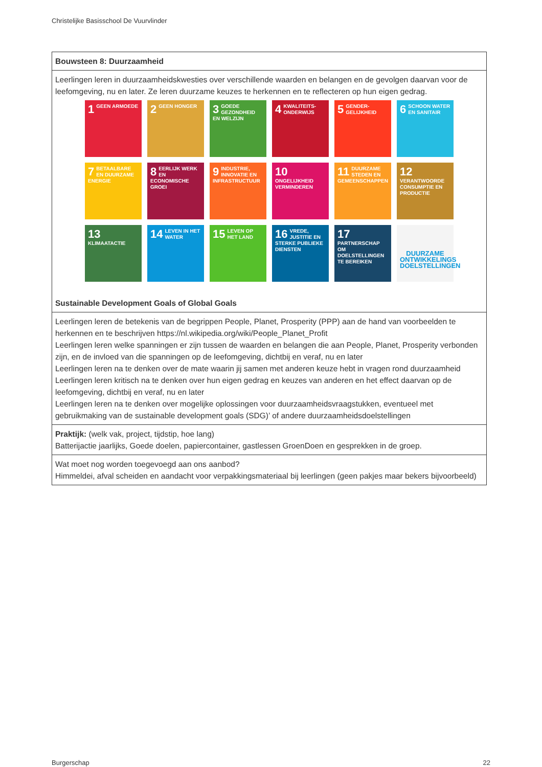Christelijke Basisschool De Vuurvlinder
| Bouwsteen 8: Duurzaamheid |
| Leerlingen leren in duurzaamheidskwesties over verschillende waarden en belangen en de gevolgen daarvan voor de leefomgeving, nu en later. Ze leren duurzame keuzes te herkennen en te reflecteren op hun eigen gedrag. 1 GEEN ARMOEDE 2 GEEN HONGER 3 GOEDE GEZONDHEID EN WELZIJN 4 KWALITEITS-ONDERWIJS 5 GENDER-GELIJKHEID 6 SCHOON WATER EN SANITAIR 7 BETAALBARE EN DUURZAME ENERGIE 8 EERLIJK WERK EN ECONOMISCHE GROEI 9 INDUSTRIE, INNOVATIE EN INFRASTRUCTUUR 10 ONGELIJKHEID VERMINDEREN 11 DUURZAME STEDEN EN GEMEENSCHAPPEN 12 VERANTWOORDE CONSUMPTIE EN PRODUCTIE 13 KLIMAATACTIE 14 LEVEN IN HET WATER 15 LEVEN OP HET LAND 16 VREDE, JUSTITIE EN STERKE PUBLIEKE DIENSTEN 17 PARTNERSCHAP OM DOELSTELLINGEN TE BEREIKEN DUURZAME ONTWIKKELINGS DOELSTELLINGEN Sustainable Development Goals of Global Goals |
| Leerlingen leren de betekenis van de begrippen People, Planet, Prosperity (PPP) aan de hand van voorbeelden te herkennen en te beschrijven https://nl.wikipedia.org/wiki/People_Planet_Profit Leerlingen leren welke spanningen er zijn tussen de waarden en belangen die aan People, Planet, Prosperity verbonden zijn, en de invloed van die spanningen op de leefomgeving, dichtbij en veraf, nu en later Leerlingen leren na te denken over de mate waarin jij samen met anderen keuze hebt in vragen rond duurzaamheid Leerlingen leren kritisch na te denken over hun eigen gedrag en keuzes van anderen en het effect daarvan op de leefomgeving, dichtbij en veraf, nu en later Leerlingen leren na te denken over mogelijke oplossingen voor duurzaamheidsvraagstukken, eventueel met gebruikmaking van de sustainable development goals (SDG)’ of andere duurzaamheidsdoelstellingen |
| Praktijk: (welk vak, project, tijdstip, hoe lang) Batterijactie jaarlijks, Goede doelen, papiercontainer, gastlessen GroenDoen en gesprekken in de groep. |
| Wat moet nog worden toegevoegd aan ons aanbod? Himmeldei, afval scheiden en aandacht voor verpakkingsmateriaal bij leerlingen (geen pakjes maar bekers bijvoorbeeld) |
Burgerschap 22